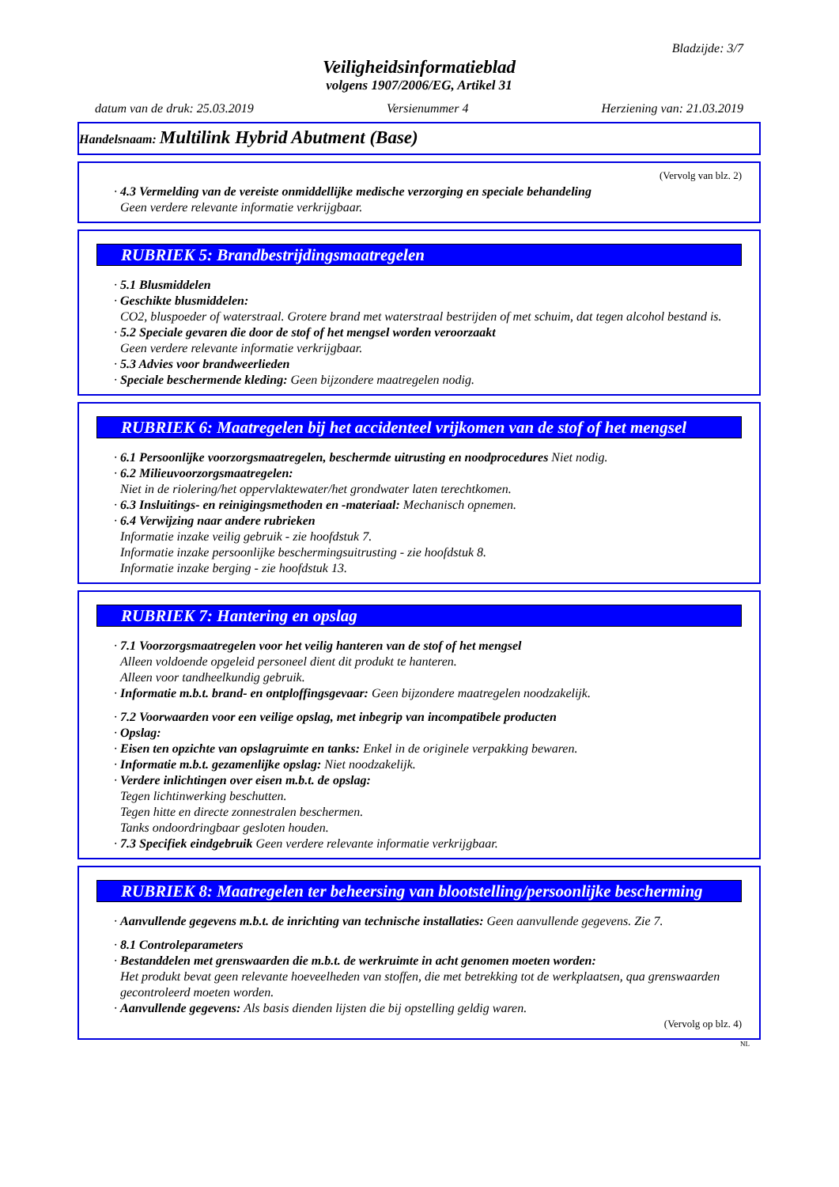Bladzijde: 3/7
Veiligheidsinformatieblad
volgens 1907/2006/EG, Artikel 31
datum van de druk: 25.03.2019 Versienummer 4 Herziening van: 21.03.2019
Handelsnaam: Multilink Hybrid Abutment (Base)
(Vervolg van blz. 2)
· 4.3 Vermelding van de vereiste onmiddellijke medische verzorging en speciale behandeling
Geen verdere relevante informatie verkrijgbaar.
RUBRIEK 5: Brandbestrijdingsmaatregelen
· 5.1 Blusmiddelen
· Geschikte blusmiddelen:
CO2, bluspoeder of waterstraal. Grotere brand met waterstraal bestrijden of met schuim, dat tegen alcohol bestand is.
· 5.2 Speciale gevaren die door de stof of het mengsel worden veroorzaakt
Geen verdere relevante informatie verkrijgbaar.
· 5.3 Advies voor brandweerlieden
· Speciale beschermende kleding: Geen bijzondere maatregelen nodig.
RUBRIEK 6: Maatregelen bij het accidenteel vrijkomen van de stof of het mengsel
· 6.1 Persoonlijke voorzorgsmaatregelen, beschermde uitrusting en noodprocedures Niet nodig.
· 6.2 Milieuvoorzorgsmaatregelen:
Niet in de riolering/het oppervlaktewater/het grondwater laten terechtkomen.
· 6.3 Insluitings- en reinigingsmethoden en -materiaal: Mechanisch opnemen.
· 6.4 Verwijzing naar andere rubrieken
Informatie inzake veilig gebruik - zie hoofdstuk 7.
Informatie inzake persoonlijke beschermingsuitrusting - zie hoofdstuk 8.
Informatie inzake berging - zie hoofdstuk 13.
RUBRIEK 7: Hantering en opslag
· 7.1 Voorzorgsmaatregelen voor het veilig hanteren van de stof of het mengsel
Alleen voldoende opgeleid personeel dient dit produkt te hanteren.
Alleen voor tandheelkundig gebruik.
· Informatie m.b.t. brand- en ontploffingsgevaar: Geen bijzondere maatregelen noodzakelijk.
· 7.2 Voorwaarden voor een veilige opslag, met inbegrip van incompatibele producten
· Opslag:
· Eisen ten opzichte van opslagruimte en tanks: Enkel in de originele verpakking bewaren.
· Informatie m.b.t. gezamenlijke opslag: Niet noodzakelijk.
· Verdere inlichtingen over eisen m.b.t. de opslag:
Tegen lichtinwerking beschutten.
Tegen hitte en directe zonnestralen beschermen.
Tanks ondoordringbaar gesloten houden.
· 7.3 Specifiek eindgebruik Geen verdere relevante informatie verkrijgbaar.
RUBRIEK 8: Maatregelen ter beheersing van blootstelling/persoonlijke bescherming
· Aanvullende gegevens m.b.t. de inrichting van technische installaties: Geen aanvullende gegevens. Zie 7.
· 8.1 Controleparameters
· Bestanddelen met grenswaarden die m.b.t. de werkruimte in acht genomen moeten worden:
Het produkt bevat geen relevante hoeveelheden van stoffen, die met betrekking tot de werkplaatsen, qua grenswaarden gecontroleerd moeten worden.
· Aanvullende gegevens: Als basis dienden lijsten die bij opstelling geldig waren.
(Vervolg op blz. 4)
NL